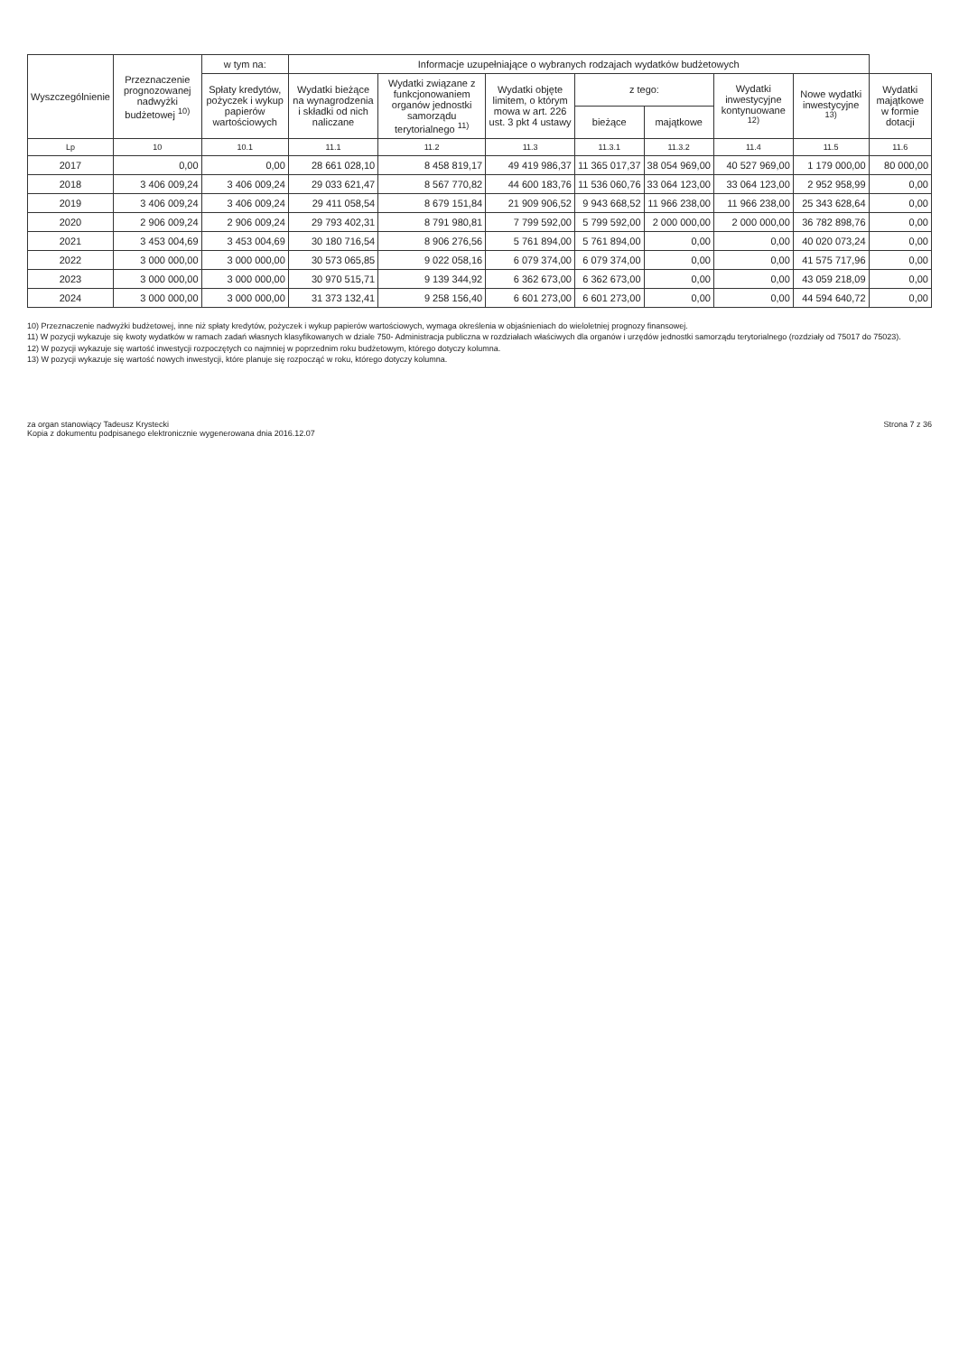| Wyszczególnienie | Przeznaczenie prognozowanej nadwyżki budżetowej <sup>10)</sup> | w tym na: | Informacje uzupełniające o wybranych rodzajach wydatków budżetowych | | | | | | | |
| --- | --- | --- | --- | --- | --- | --- | --- | --- | --- | --- |
| | | Spłaty kredytów, pożyczek i wykup papierów wartościowych | Wydatki bieżące na wynagrodzenia i składki od nich naliczane | Wydatki związane z funkcjonowaniem organów jednostki samorządu terytorialnego <sup>11)</sup> | Wydatki objęte limitem, o którym mowa w art. 226 ust. 3 pkt 4 ustawy | z tego: | | Wydatki inwestycyjne kontynuowane <sup>12)</sup> | Nowe wydatki inwestycyjne <sup>13)</sup> | Wydatki majątkowe w formie dotacji |
| | | | | | | bieżące | majątkowe | | | |
| Lp | 10 | 10.1 | 11.1 | 11.2 | 11.3 | 11.3.1 | 11.3.2 | 11.4 | 11.5 | 11.6 |
| 2017 | 0,00 | 0,00 | 28 661 028,10 | 8 458 819,17 | 49 419 986,37 | 11 365 017,37 | 38 054 969,00 | 40 527 969,00 | 1 179 000,00 | 80 000,00 |
| 2018 | 3 406 009,24 | 3 406 009,24 | 29 033 621,47 | 8 567 770,82 | 44 600 183,76 | 11 536 060,76 | 33 064 123,00 | 33 064 123,00 | 2 952 958,99 | 0,00 |
| 2019 | 3 406 009,24 | 3 406 009,24 | 29 411 058,54 | 8 679 151,84 | 21 909 906,52 | 9 943 668,52 | 11 966 238,00 | 11 966 238,00 | 25 343 628,64 | 0,00 |
| 2020 | 2 906 009,24 | 2 906 009,24 | 29 793 402,31 | 8 791 980,81 | 7 799 592,00 | 5 799 592,00 | 2 000 000,00 | 2 000 000,00 | 36 782 898,76 | 0,00 |
| 2021 | 3 453 004,69 | 3 453 004,69 | 30 180 716,54 | 8 906 276,56 | 5 761 894,00 | 5 761 894,00 | 0,00 | 0,00 | 40 020 073,24 | 0,00 |
| 2022 | 3 000 000,00 | 3 000 000,00 | 30 573 065,85 | 9 022 058,16 | 6 079 374,00 | 6 079 374,00 | 0,00 | 0,00 | 41 575 717,96 | 0,00 |
| 2023 | 3 000 000,00 | 3 000 000,00 | 30 970 515,71 | 9 139 344,92 | 6 362 673,00 | 6 362 673,00 | 0,00 | 0,00 | 43 059 218,09 | 0,00 |
| 2024 | 3 000 000,00 | 3 000 000,00 | 31 373 132,41 | 9 258 156,40 | 6 601 273,00 | 6 601 273,00 | 0,00 | 0,00 | 44 594 640,72 | 0,00 |
10) Przeznaczenie nadwyżki budżetowej, inne niż spłaty kredytów, pożyczek i wykup papierów wartościowych, wymaga określenia w objaśnieniach do wieloletniej prognozy finansowej.
11) W pozycji wykazuje się kwoty wydatków w ramach zadań własnych klasyfikowanych w dziale 750- Administracja publiczna w rozdziałach właściwych dla organów i urzędów jednostki samorządu terytorialnego (rozdziały od 75017 do 75023).
12) W pozycji wykazuje się wartość inwestycji rozpoczętych co najmniej w poprzednim roku budżetowym, którego dotyczy kolumna.
13) W pozycji wykazuje się wartość nowych inwestycji, które planuje się rozpocząć w roku, którego dotyczy kolumna.
za organ stanowiący Tadeusz Krystecki
Kopia z dokumentu podpisanego elektronicznie wygenerowana dnia 2016.12.07
Strona 7 z 36